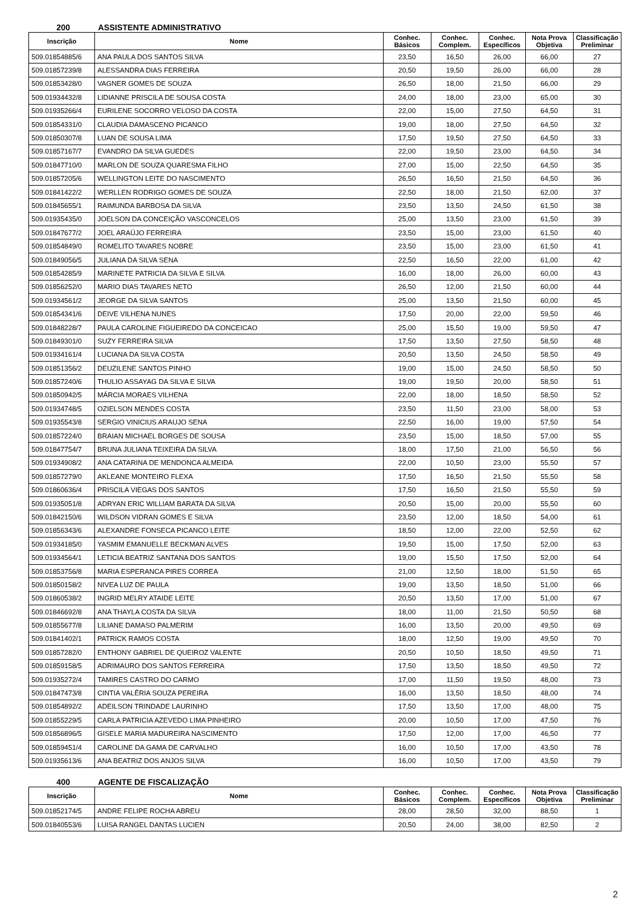200 ASSISTENTE ADMINISTRATIVO
| Inscrição | Nome | Conhec. Básicos | Conhec. Complem. | Conhec. Específicos | Nota Prova Objetiva | Classificação Preliminar |
| --- | --- | --- | --- | --- | --- | --- |
| 509.01854885/6 | ANA PAULA DOS SANTOS SILVA | 23,50 | 16,50 | 26,00 | 66,00 | 27 |
| 509.01857239/8 | ALESSANDRA DIAS FERREIRA | 20,50 | 19,50 | 26,00 | 66,00 | 28 |
| 509.01853428/0 | VAGNER GOMES DE SOUZA | 26,50 | 18,00 | 21,50 | 66,00 | 29 |
| 509.01934432/8 | LIDIANNE PRISCILA DE SOUSA COSTA | 24,00 | 18,00 | 23,00 | 65,00 | 30 |
| 509.01935266/4 | EURILENE SOCORRO VELOSO DA COSTA | 22,00 | 15,00 | 27,50 | 64,50 | 31 |
| 509.01854331/0 | CLAUDIA DAMASCENO PICANCO | 19,00 | 18,00 | 27,50 | 64,50 | 32 |
| 509.01850307/8 | LUAN DE SOUSA LIMA | 17,50 | 19,50 | 27,50 | 64,50 | 33 |
| 509.01857167/7 | EVANDRO DA SILVA GUEDES | 22,00 | 19,50 | 23,00 | 64,50 | 34 |
| 509.01847710/0 | MARLON DE SOUZA QUARESMA FILHO | 27,00 | 15,00 | 22,50 | 64,50 | 35 |
| 509.01857205/6 | WELLINGTON LEITE DO NASCIMENTO | 26,50 | 16,50 | 21,50 | 64,50 | 36 |
| 509.01841422/2 | WERLLEN RODRIGO GOMES DE SOUZA | 22,50 | 18,00 | 21,50 | 62,00 | 37 |
| 509.01845655/1 | RAIMUNDA BARBOSA DA SILVA | 23,50 | 13,50 | 24,50 | 61,50 | 38 |
| 509.01935435/0 | JOELSON DA CONCEIÇÃO VASCONCELOS | 25,00 | 13,50 | 23,00 | 61,50 | 39 |
| 509.01847677/2 | JOEL ARAÚJO FERREIRA | 23,50 | 15,00 | 23,00 | 61,50 | 40 |
| 509.01854849/0 | ROMELITO TAVARES NOBRE | 23,50 | 15,00 | 23,00 | 61,50 | 41 |
| 509.01849056/5 | JULIANA DA SILVA SENA | 22,50 | 16,50 | 22,00 | 61,00 | 42 |
| 509.01854285/9 | MARINETE PATRICIA DA SILVA E SILVA | 16,00 | 18,00 | 26,00 | 60,00 | 43 |
| 509.01856252/0 | MARIO DIAS TAVARES NETO | 26,50 | 12,00 | 21,50 | 60,00 | 44 |
| 509.01934561/2 | JEORGE DA SILVA SANTOS | 25,00 | 13,50 | 21,50 | 60,00 | 45 |
| 509.01854341/6 | DEIVE VILHENA NUNES | 17,50 | 20,00 | 22,00 | 59,50 | 46 |
| 509.01848228/7 | PAULA CAROLINE FIGUEIREDO DA CONCEICAO | 25,00 | 15,50 | 19,00 | 59,50 | 47 |
| 509.01849301/0 | SUZY FERREIRA SILVA | 17,50 | 13,50 | 27,50 | 58,50 | 48 |
| 509.01934161/4 | LUCIANA DA SILVA COSTA | 20,50 | 13,50 | 24,50 | 58,50 | 49 |
| 509.01851356/2 | DEUZILENE SANTOS PINHO | 19,00 | 15,00 | 24,50 | 58,50 | 50 |
| 509.01857240/6 | THULIO ASSAYAG DA SILVA E SILVA | 19,00 | 19,50 | 20,00 | 58,50 | 51 |
| 509.01850942/5 | MÁRCIA MORAES VILHENA | 22,00 | 18,00 | 18,50 | 58,50 | 52 |
| 509.01934748/5 | OZIELSON MENDES COSTA | 23,50 | 11,50 | 23,00 | 58,00 | 53 |
| 509.01935543/8 | SERGIO VINICIUS ARAUJO SENA | 22,50 | 16,00 | 19,00 | 57,50 | 54 |
| 509.01857224/0 | BRAIAN MICHAEL BORGES DE SOUSA | 23,50 | 15,00 | 18,50 | 57,00 | 55 |
| 509.01847754/7 | BRUNA JULIANA TEIXEIRA DA SILVA | 18,00 | 17,50 | 21,00 | 56,50 | 56 |
| 509.01934908/2 | ANA CATARINA DE MENDONCA ALMEIDA | 22,00 | 10,50 | 23,00 | 55,50 | 57 |
| 509.01857279/0 | AKLEANE MONTEIRO FLEXA | 17,50 | 16,50 | 21,50 | 55,50 | 58 |
| 509.01860636/4 | PRISCILA VIEGAS DOS SANTOS | 17,50 | 16,50 | 21,50 | 55,50 | 59 |
| 509.01935051/8 | ADRYAN ERIC WILLIAM BARATA DA SILVA | 20,50 | 15,00 | 20,00 | 55,50 | 60 |
| 509.01842150/6 | WILDSON VIDRAN GOMES E SILVA | 23,50 | 12,00 | 18,50 | 54,00 | 61 |
| 509.01856343/6 | ALEXANDRE FONSECA PICANCO LEITE | 18,50 | 12,00 | 22,00 | 52,50 | 62 |
| 509.01934185/0 | YASMIM EMANUELLE BECKMAN ALVES | 19,50 | 15,00 | 17,50 | 52,00 | 63 |
| 509.01934564/1 | LETICIA BEATRIZ SANTANA DOS SANTOS | 19,00 | 15,50 | 17,50 | 52,00 | 64 |
| 509.01853756/8 | MARIA ESPERANCA PIRES CORREA | 21,00 | 12,50 | 18,00 | 51,50 | 65 |
| 509.01850158/2 | NIVEA LUZ DE PAULA | 19,00 | 13,50 | 18,50 | 51,00 | 66 |
| 509.01860538/2 | INGRID MELRY ATAIDE LEITE | 20,50 | 13,50 | 17,00 | 51,00 | 67 |
| 509.01846692/8 | ANA THAYLA COSTA DA SILVA | 18,00 | 11,00 | 21,50 | 50,50 | 68 |
| 509.01855677/8 | LILIANE DAMASO PALMERIM | 16,00 | 13,50 | 20,00 | 49,50 | 69 |
| 509.01841402/1 | PATRICK RAMOS COSTA | 18,00 | 12,50 | 19,00 | 49,50 | 70 |
| 509.01857282/0 | ENTHONY GABRIEL DE QUEIROZ VALENTE | 20,50 | 10,50 | 18,50 | 49,50 | 71 |
| 509.01859158/5 | ADRIMAURO DOS SANTOS FERREIRA | 17,50 | 13,50 | 18,50 | 49,50 | 72 |
| 509.01935272/4 | TAMIRES CASTRO DO CARMO | 17,00 | 11,50 | 19,50 | 48,00 | 73 |
| 509.01847473/8 | CINTIA VALÉRIA SOUZA PEREIRA | 16,00 | 13,50 | 18,50 | 48,00 | 74 |
| 509.01854892/2 | ADEILSON TRINDADE LAURINHO | 17,50 | 13,50 | 17,00 | 48,00 | 75 |
| 509.01855229/5 | CARLA PATRICIA AZEVEDO LIMA PINHEIRO | 20,00 | 10,50 | 17,00 | 47,50 | 76 |
| 509.01856896/5 | GISELE MARIA MADUREIRA NASCIMENTO | 17,50 | 12,00 | 17,00 | 46,50 | 77 |
| 509.01859451/4 | CAROLINE DA GAMA DE CARVALHO | 16,00 | 10,50 | 17,00 | 43,50 | 78 |
| 509.01935613/6 | ANA BEATRIZ DOS ANJOS SILVA | 16,00 | 10,50 | 17,00 | 43,50 | 79 |
400 AGENTE DE FISCALIZAÇÃO
| Inscrição | Nome | Conhec. Básicos | Conhec. Complem. | Conhec. Específicos | Nota Prova Objetiva | Classificação Preliminar |
| --- | --- | --- | --- | --- | --- | --- |
| 509.01852174/5 | ANDRE FELIPE ROCHA ABREU | 28,00 | 28,50 | 32,00 | 88,50 | 1 |
| 509.01840553/6 | LUISA RANGEL DANTAS LUCIEN | 20,50 | 24,00 | 38,00 | 82,50 | 2 |
2